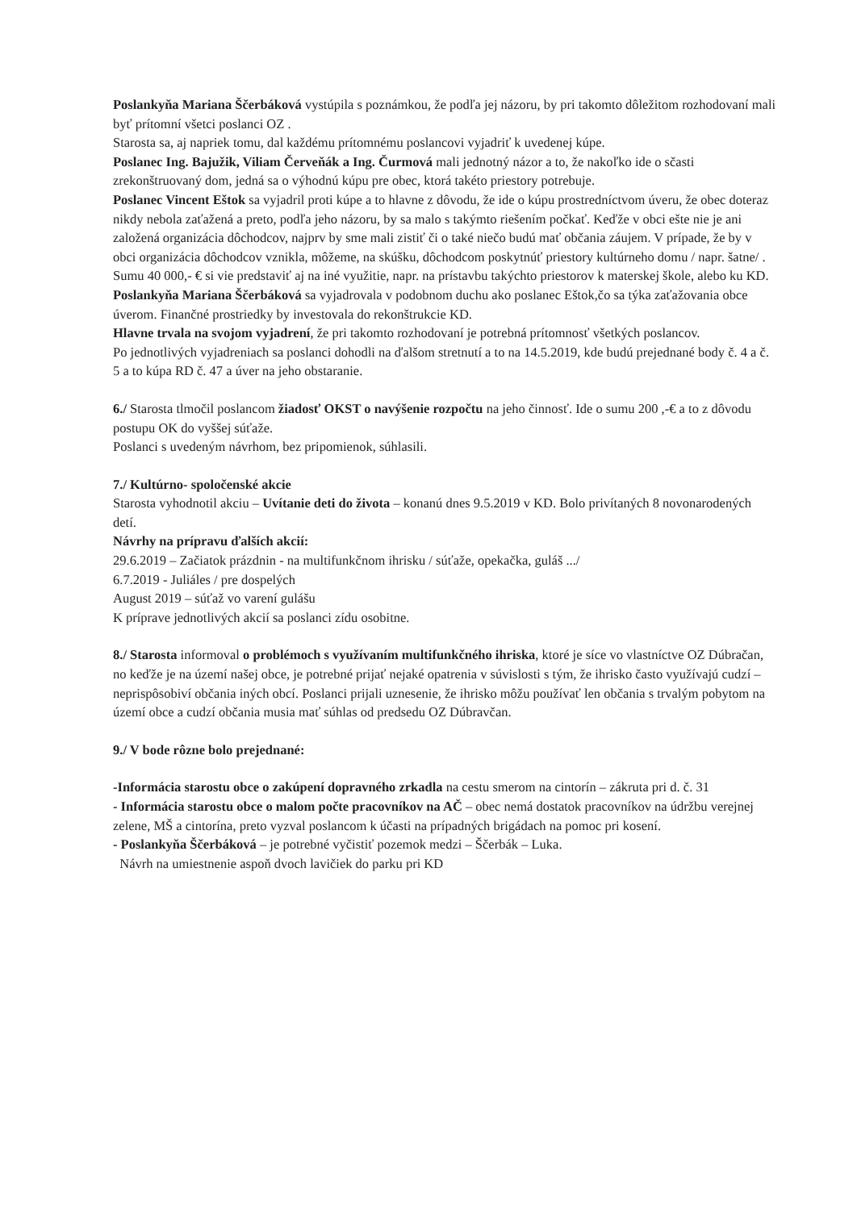Poslankyňa Mariana Ščerbáková vystúpila s poznámkou, že podľa jej názoru, by pri takomto dôležitom rozhodovaní mali byť prítomní všetci poslanci OZ .
Starosta sa, aj napriek tomu, dal každému prítomnému poslancovi vyjadriť k uvedenej kúpe.
Poslanec Ing. Bajužik, Viliam Červeňák a Ing. Čurmová mali jednotný názor a to, že nakoľko ide o sčasti zrekonštruovaný dom, jedná sa o výhodnú kúpu pre obec, ktorá takéto priestory potrebuje.
Poslanec Vincent Eštok sa vyjadril proti kúpe a to hlavne z dôvodu, že ide o kúpu prostredníctvom úveru, že obec doteraz nikdy nebola zaťažená a preto, podľa jeho názoru, by sa malo s takýmto riešením počkať. Keďže v obci ešte nie je ani založená organizácia dôchodcov, najprv by sme mali zistiť či o také niečo budú mať občania záujem. V prípade, že by v obci organizácia dôchodcov vznikla, môžeme, na skúšku, dôchodcom poskytnúť priestory kultúrneho domu / napr. šatne/ . Sumu 40 000,- € si vie predstaviť aj na iné využitie, napr. na prístavbu takýchto priestorov k materskej škole, alebo ku KD.
Poslankyňa Mariana Ščerbáková sa vyjadrovala v podobnom duchu ako poslanec Eštok,čo sa týka zaťažovania obce úverom. Finančné prostriedky by investovala do rekonštrukcie KD.
Hlavne trvala na svojom vyjadrení, že pri takomto rozhodovaní je potrebná prítomnosť všetkých poslancov.
Po jednotlivých vyjadreniach sa poslanci dohodli na ďalšom stretnutí a to na 14.5.2019, kde budú prejednané body č. 4 a č. 5 a to kúpa RD č. 47 a úver na jeho obstaranie.
6./ Starosta tlmočil poslancom žiadosť OKST o navýšenie rozpočtu na jeho činnosť. Ide o sumu 200 ,-€ a to z dôvodu postupu OK do vyššej súťaže.
Poslanci s uvedeným návrhom, bez pripomienok, súhlasili.
7./ Kultúrno- spoločenské akcie
Starosta vyhodnotil akciu – Uvítanie deti do života – konanú dnes 9.5.2019 v KD. Bolo privítaných 8 novonarodených detí.
Návrhy na prípravu ďalších akcií:
29.6.2019 – Začiatok prázdnin - na multifunkčnom ihrisku / súťaže, opekačka, guláš .../
6.7.2019 - Juliáles / pre dospelých
August 2019 – súťaž vo varení gulášu
K príprave jednotlivých akcií sa poslanci zídu osobitne.
8./ Starosta informoval o problémoch s využívaním multifunkčného ihriska, ktoré je síce vo vlastníctve OZ Dúbračan, no keďže je na území našej obce, je potrebné prijať nejaké opatrenia v súvislosti s tým, že ihrisko často využívajú cudzí – neprispôsobiví občania iných obcí. Poslanci prijali uznesenie, že ihrisko môžu používať len občania s trvalým pobytom na území obce a cudzí občania musia mať súhlas od predsedu OZ Dúbravčan.
9./ V bode rôzne bolo prejednané:
-Informácia starostu obce o zakúpení dopravného zrkadla na cestu smerom na cintorín – zákruta pri d. č. 31
- Informácia starostu obce o malom počte pracovníkov na AČ – obec nemá dostatok pracovníkov na údržbu verejnej zelene, MŠ a cintorína, preto vyzval poslancom k účasti na prípadných brigádach na pomoc pri kosení.
- Poslankyňa Ščerbáková – je potrebné vyčistiť pozemok medzi – Ščerbák – Luka.
Návrh na umiestnenie aspoň dvoch lavičiek do parku pri KD